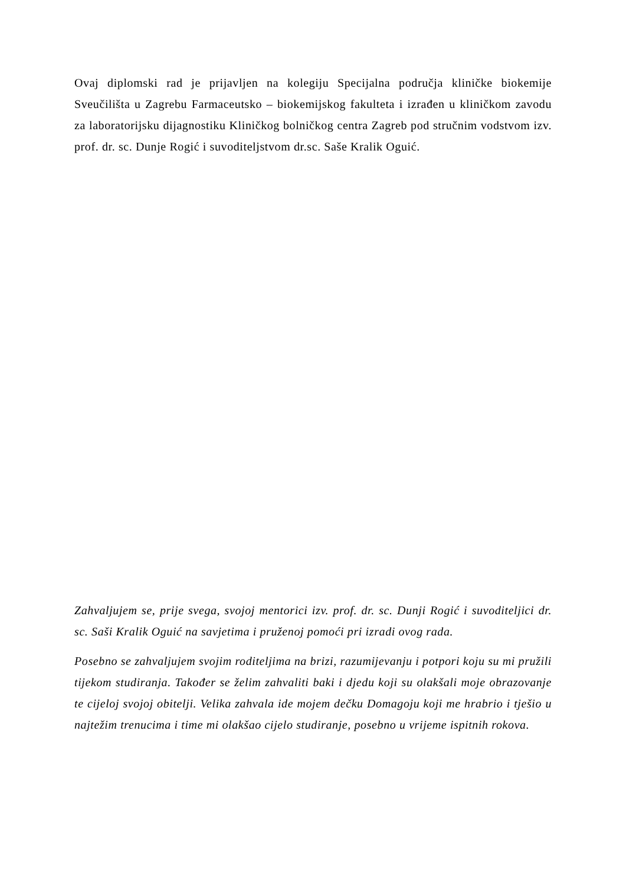Ovaj diplomski rad je prijavljen na kolegiju Specijalna područja kliničke biokemije Sveučilišta u Zagrebu Farmaceutsko – biokemijskog fakulteta i izrađen u kliničkom zavodu za laboratorijsku dijagnostiku Kliničkog bolničkog centra Zagreb pod stručnim vodstvom izv. prof. dr. sc. Dunje Rogić i suvoditeljstvom dr.sc. Saše Kralik Oguić.
Zahvaljujem se, prije svega, svojoj mentorici izv. prof. dr. sc. Dunji Rogić i suvoditeljici dr. sc. Saši Kralik Oguić na savjetima i pruženoj pomoći pri izradi ovog rada.
Posebno se zahvaljujem svojim roditeljima na brizi, razumijevanju i potpori koju su mi pružili tijekom studiranja. Također se želim zahvaliti baki i djedu koji su olakšali moje obrazovanje te cijeloj svojoj obitelji. Velika zahvala ide mojem dečku Domagoju koji me hrabrio i tješio u najtežim trenucima i time mi olakšao cijelo studiranje, posebno u vrijeme ispitnih rokova.